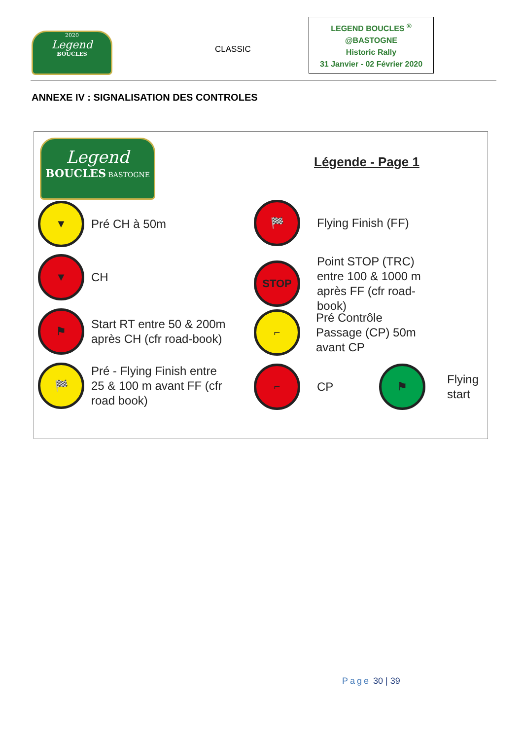2020
Legend
BOUCLES
CLASSIC
LEGEND BOUCLES <sup>®</sup>
@BASTOGNE
Historic Rally
31 Janvier - 02 Février 2020
ANNEXE IV : SIGNALISATION DES CONTROLES
Legend
BOUCLES BASTOGNE
Légende - Page 1
▼
Pré CH à 50m
▼
CH
⚑
Start RT entre 50 & 200m
après CH (cfr road-book)
🏁
Pré - Flying Finish entre
25 & 100 m avant FF (cfr
road book)
🏁
Flying Finish (FF)
STOP
Point STOP (TRC)
entre 100 & 1000 m
après FF (cfr road-
book)
⌐
Pré Contrôle
Passage (CP) 50m
avant CP
⌐
CP
⚑
Flying
start
Page 30 | 39